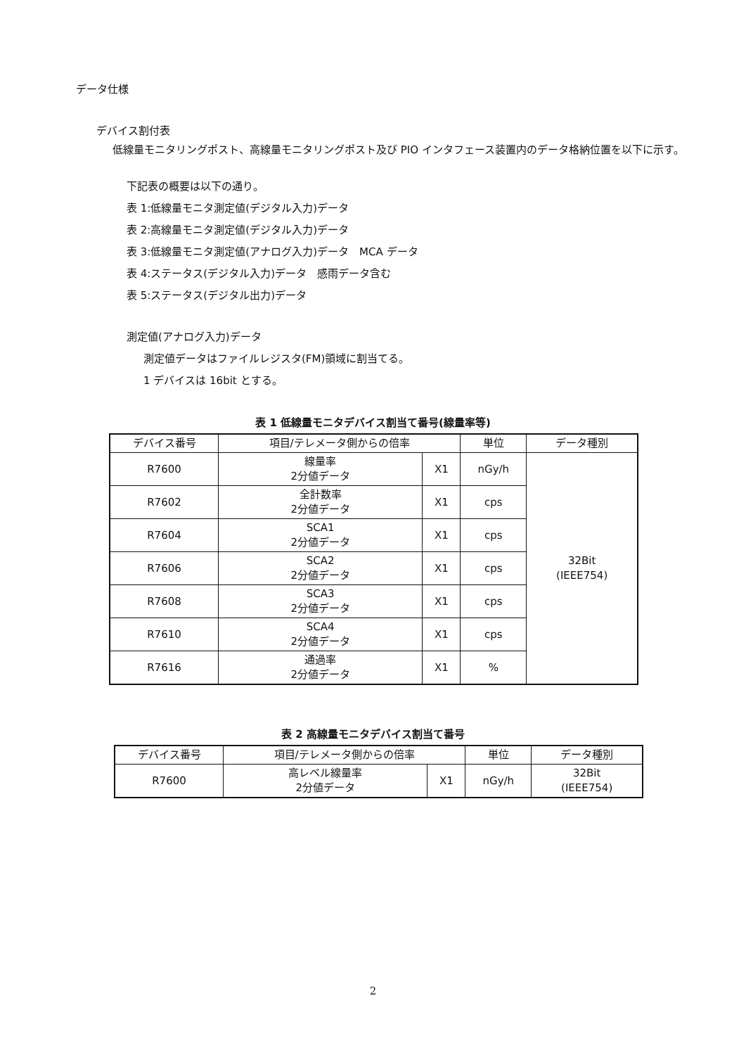データ仕様
デバイス割付表
低線量モニタリングポスト、高線量モニタリングポスト及び PIO インタフェース装置内のデータ格納位置を以下に示す。
下記表の概要は以下の通り。
表 1:低線量モニタ測定値(デジタル入力)データ
表 2:高線量モニタ測定値(デジタル入力)データ
表 3:低線量モニタ測定値(アナログ入力)データ　MCA データ
表 4:ステータス(デジタル入力)データ　感雨データ含む
表 5:ステータス(デジタル出力)データ
測定値(アナログ入力)データ
測定値データはファイルレジスタ(FM)領域に割当てる。
1 デバイスは 16bit とする。
表 1 低線量モニタデバイス割当て番号(線量率等)
| デバイス番号 | 項目/テレメータ側からの倍率 | | 単位 | データ種別 |
| --- | --- | --- | --- | --- |
| R7600 | 線量率 2分値データ | X1 | nGy/h | 32Bit (IEEE754) |
| R7602 | 全計数率 2分値データ | X1 | cps | |
| R7604 | SCA1 2分値データ | X1 | cps | |
| R7606 | SCA2 2分値データ | X1 | cps | |
| R7608 | SCA3 2分値データ | X1 | cps | |
| R7610 | SCA4 2分値データ | X1 | cps | |
| R7616 | 通過率 2分値データ | X1 | % | |
表 2 高線量モニタデバイス割当て番号
| デバイス番号 | 項目/テレメータ側からの倍率 | | 単位 | データ種別 |
| --- | --- | --- | --- | --- |
| R7600 | 高レベル線量率 2分値データ | X1 | nGy/h | 32Bit (IEEE754) |
2